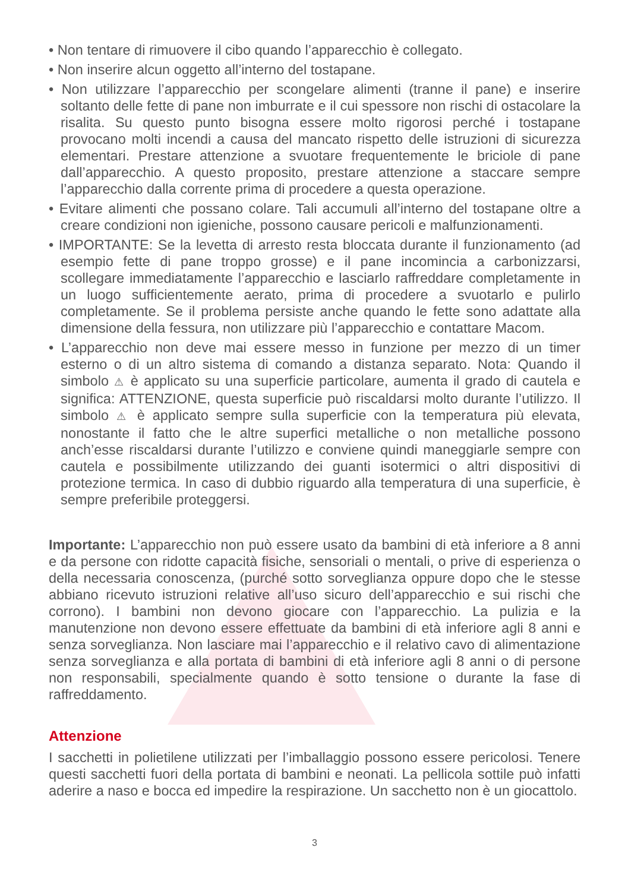• Non tentare di rimuovere il cibo quando l’apparecchio è collegato.
• Non inserire alcun oggetto all’interno del tostapane.
• Non utilizzare l’apparecchio per scongelare alimenti (tranne il pane) e inserire soltanto delle fette di pane non imburrate e il cui spessore non rischi di ostacolare la risalita. Su questo punto bisogna essere molto rigorosi perché i tostapane provocano molti incendi a causa del mancato rispetto delle istruzioni di sicurezza elementari. Prestare attenzione a svuotare frequentemente le briciole di pane dall’apparecchio. A questo proposito, prestare attenzione a staccare sempre l’apparecchio dalla corrente prima di procedere a questa operazione.
• Evitare alimenti che possano colare. Tali accumuli all’interno del tostapane oltre a creare condizioni non igieniche, possono causare pericoli e malfunzionamenti.
• IMPORTANTE: Se la levetta di arresto resta bloccata durante il funzionamento (ad esempio fette di pane troppo grosse) e il pane incomincia a carbonizzarsi, scollegare immediatamente l’apparecchio e lasciarlo raffreddare completamente in un luogo sufficientemente aerato, prima di procedere a svuotarlo e pulirlo completamente. Se il problema persiste anche quando le fette sono adattate alla dimensione della fessura, non utilizzare più l’apparecchio e contattare Macom.
• L’apparecchio non deve mai essere messo in funzione per mezzo di un timer esterno o di un altro sistema di comando a distanza separato. Nota: Quando il simbolo ⚠ è applicato su una superficie particolare, aumenta il grado di cautela e significa: ATTENZIONE, questa superficie può riscaldarsi molto durante l’utilizzo. Il simbolo ⚠ è applicato sempre sulla superficie con la temperatura più elevata, nonostante il fatto che le altre superfici metalliche o non metalliche possono anch’esse riscaldarsi durante l’utilizzo e conviene quindi maneggiarle sempre con cautela e possibilmente utilizzando dei guanti isotermici o altri dispositivi di protezione termica. In caso di dubbio riguardo alla temperatura di una superficie, è sempre preferibile proteggersi.
Importante: L’apparecchio non può essere usato da bambini di età inferiore a 8 anni e da persone con ridotte capacità fisiche, sensoriali o mentali, o prive di esperienza o della necessaria conoscenza, (purché sotto sorveglianza oppure dopo che le stesse abbiano ricevuto istruzioni relative all’uso sicuro dell’apparecchio e sui rischi che corrono). I bambini non devono giocare con l’apparecchio. La pulizia e la manutenzione non devono essere effettuate da bambini di età inferiore agli 8 anni e senza sorveglianza. Non lasciare mai l’apparecchio e il relativo cavo di alimentazione senza sorveglianza e alla portata di bambini di età inferiore agli 8 anni o di persone non responsabili, specialmente quando è sotto tensione o durante la fase di raffreddamento.
Attenzione
I sacchetti in polietilene utilizzati per l’imballaggio possono essere pericolosi. Tenere questi sacchetti fuori della portata di bambini e neonati. La pellicola sottile può infatti aderire a naso e bocca ed impedire la respirazione. Un sacchetto non è un giocattolo.
3